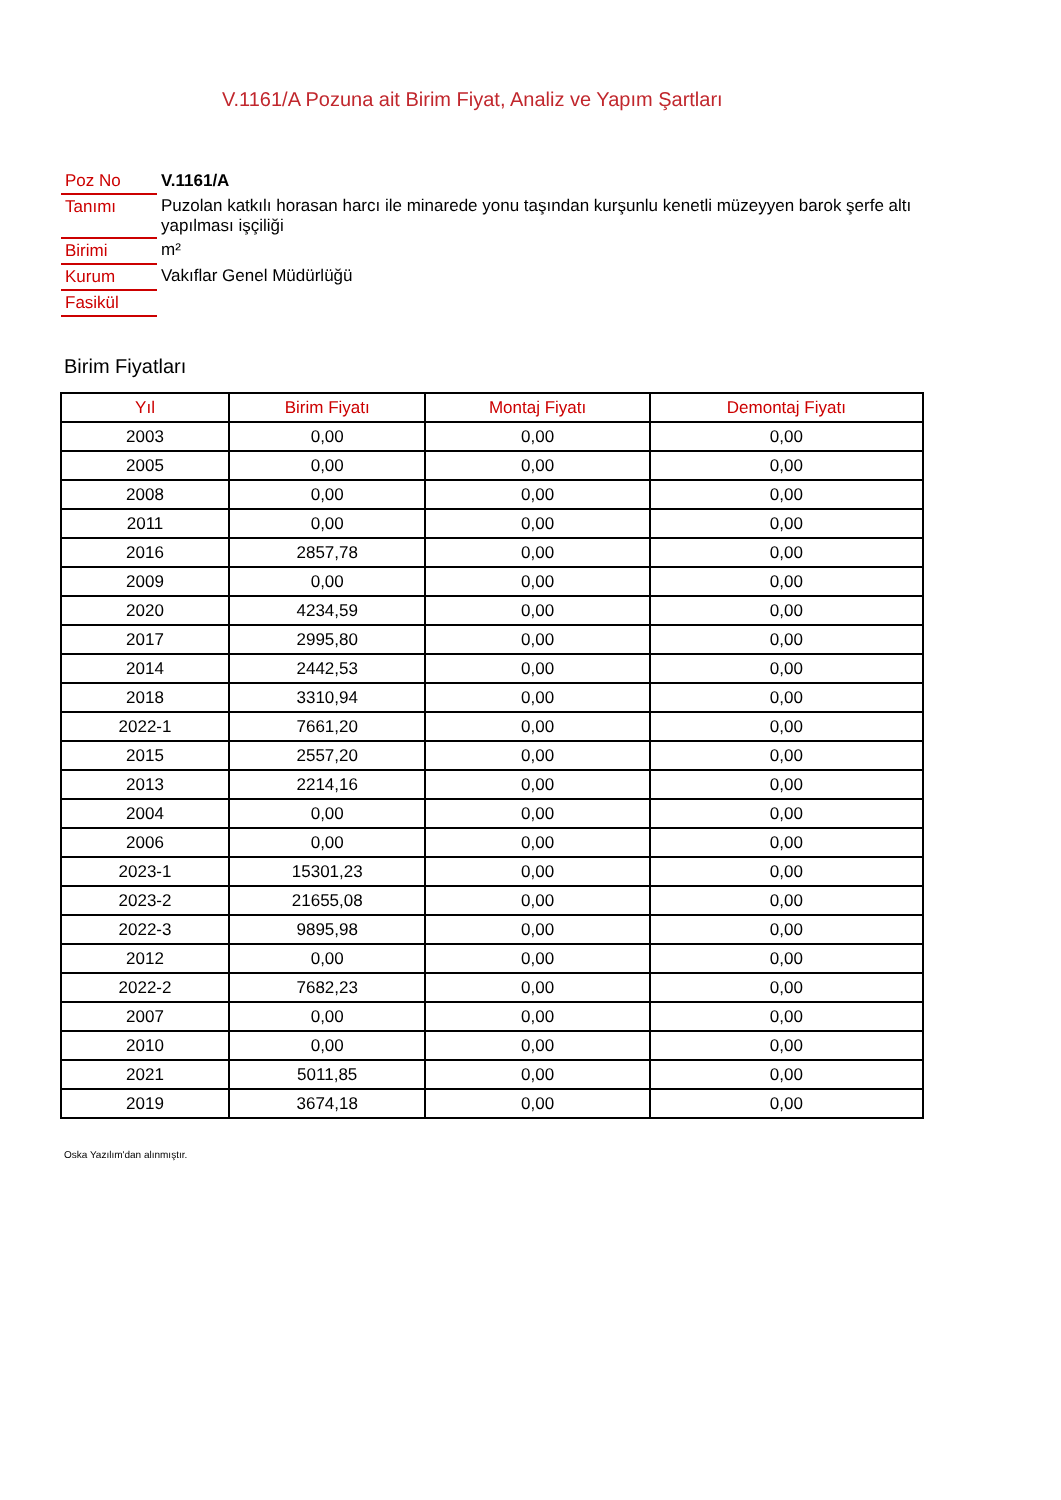V.1161/A Pozuna ait Birim Fiyat, Analiz ve Yapım Şartları
| Poz No | V.1161/A |
| Tanımı | Puzolan katkılı horasan harcı ile minarede yonu taşından kurşunlu kenetli müzeyyen barok şerfe altı yapılması işçiliği |
| Birimi | m² |
| Kurum | Vakıflar Genel Müdürlüğü |
| Fasikül | |
Birim Fiyatları
| Yıl | Birim Fiyatı | Montaj Fiyatı | Demontaj Fiyatı |
| --- | --- | --- | --- |
| 2003 | 0,00 | 0,00 | 0,00 |
| 2005 | 0,00 | 0,00 | 0,00 |
| 2008 | 0,00 | 0,00 | 0,00 |
| 2011 | 0,00 | 0,00 | 0,00 |
| 2016 | 2857,78 | 0,00 | 0,00 |
| 2009 | 0,00 | 0,00 | 0,00 |
| 2020 | 4234,59 | 0,00 | 0,00 |
| 2017 | 2995,80 | 0,00 | 0,00 |
| 2014 | 2442,53 | 0,00 | 0,00 |
| 2018 | 3310,94 | 0,00 | 0,00 |
| 2022-1 | 7661,20 | 0,00 | 0,00 |
| 2015 | 2557,20 | 0,00 | 0,00 |
| 2013 | 2214,16 | 0,00 | 0,00 |
| 2004 | 0,00 | 0,00 | 0,00 |
| 2006 | 0,00 | 0,00 | 0,00 |
| 2023-1 | 15301,23 | 0,00 | 0,00 |
| 2023-2 | 21655,08 | 0,00 | 0,00 |
| 2022-3 | 9895,98 | 0,00 | 0,00 |
| 2012 | 0,00 | 0,00 | 0,00 |
| 2022-2 | 7682,23 | 0,00 | 0,00 |
| 2007 | 0,00 | 0,00 | 0,00 |
| 2010 | 0,00 | 0,00 | 0,00 |
| 2021 | 5011,85 | 0,00 | 0,00 |
| 2019 | 3674,18 | 0,00 | 0,00 |
Oska Yazılım'dan alınmıştır.